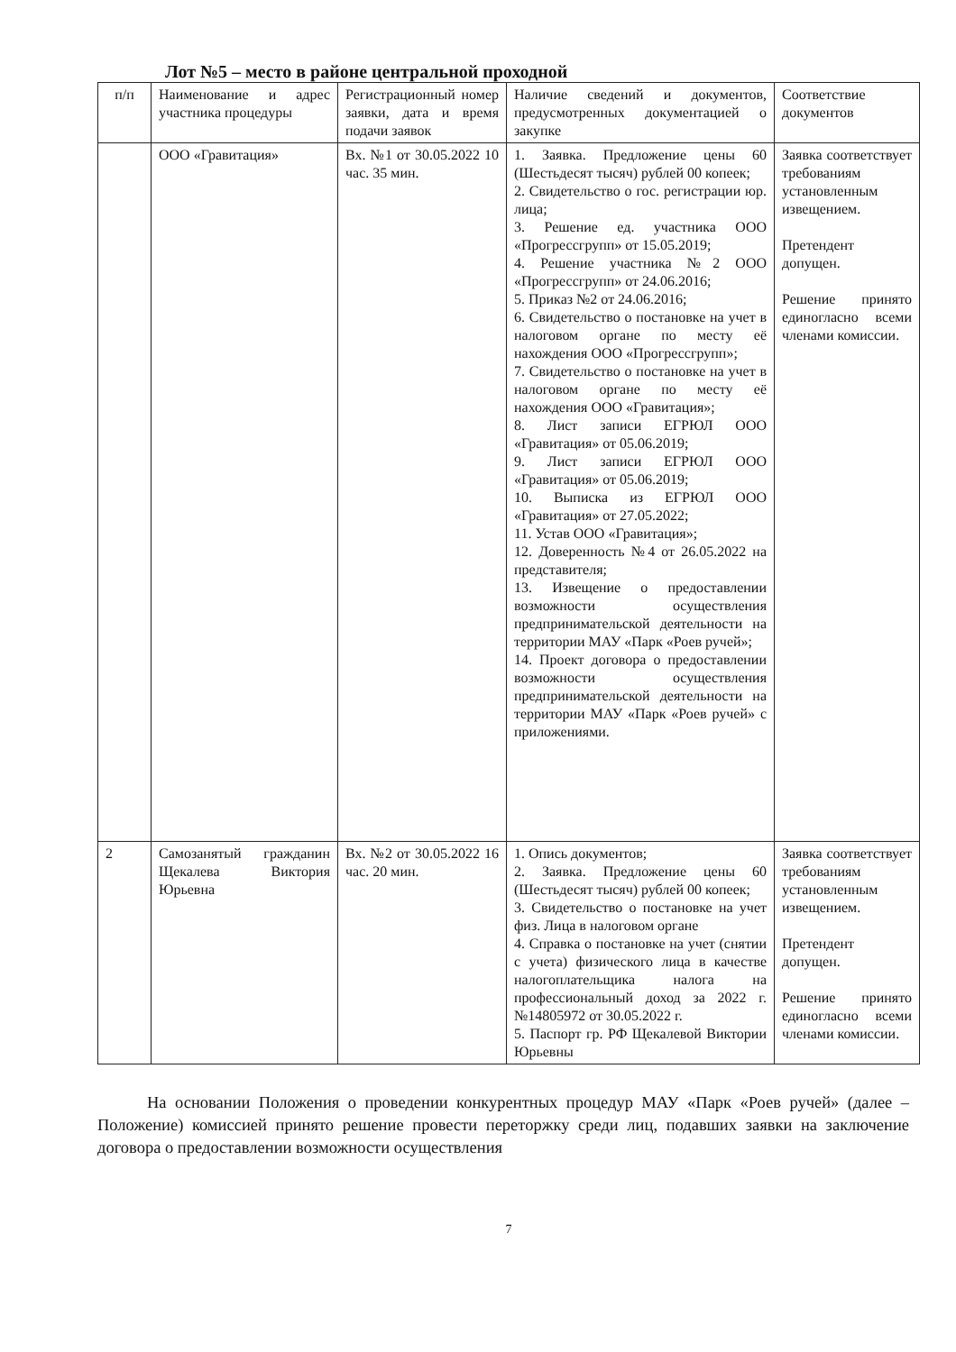Лот №5 – место в районе центральной проходной
| п/п | Наименование и адрес участника процедуры | Регистрационный номер заявки, дата и время подачи заявок | Наличие сведений и документов, предусмотренных документацией о закупке | Соответствие документов |
| --- | --- | --- | --- | --- |
| | ООО «Гравитация» | Вх. №1 от 30.05.2022 10 час. 35 мин. | 1. Заявка. Предложение цены 60 (Шестьдесят тысяч) рублей 00 копеек; 2. Свидетельство о гос. регистрации юр. лица; 3. Решение ед. участника ООО «Прогрессгрупп» от 15.05.2019; 4. Решение участника №2 ООО «Прогрессгрупп» от 24.06.2016; 5. Приказ №2 от 24.06.2016; 6. Свидетельство о постановке на учет в налоговом органе по месту её нахождения ООО «Прогрессгрупп»; 7. Свидетельство о постановке на учет в налоговом органе по месту её нахождения ООО «Гравитация»; 8. Лист записи ЕГРЮЛ ООО «Гравитация» от 05.06.2019; 9. Лист записи ЕГРЮЛ ООО «Гравитация» от 05.06.2019; 10. Выписка из ЕГРЮЛ ООО «Гравитация» от 27.05.2022; 11. Устав ООО «Гравитация»; 12. Доверенность №4 от 26.05.2022 на представителя; 13. Извещение о предоставлении возможности осуществления предпринимательской деятельности на территории МАУ «Парк «Роев ручей»; 14. Проект договора о предоставлении возможности осуществления предпринимательской деятельности на территории МАУ «Парк «Роев ручей» с приложениями. | Заявка соответствует требованиям установленным извещением. Претендент допущен. Решение принято единогласно всеми членами комиссии. |
| 2 | Самозанятый гражданин Щекалева Виктория Юрьевна | Вх. №2 от 30.05.2022 16 час. 20 мин. | 1. Опись документов; 2. Заявка. Предложение цены 60 (Шестьдесят тысяч) рублей 00 копеек; 3. Свидетельство о постановке на учет физ. Лица в налоговом органе 4. Справка о постановке на учет (снятии с учета) физического лица в качестве налогоплательщика налога на профессиональный доход за 2022 г. №14805972 от 30.05.2022 г. 5. Паспорт гр. РФ Щекалевой Виктории Юрьевны | Заявка соответствует требованиям установленным извещением. Претендент допущен. Решение принято единогласно всеми членами комиссии. |
На основании Положения о проведении конкурентных процедур МАУ «Парк «Роев ручей» (далее – Положение) комиссией принято решение провести переторжку среди лиц, подавших заявки на заключение договора о предоставлении возможности осуществления
7